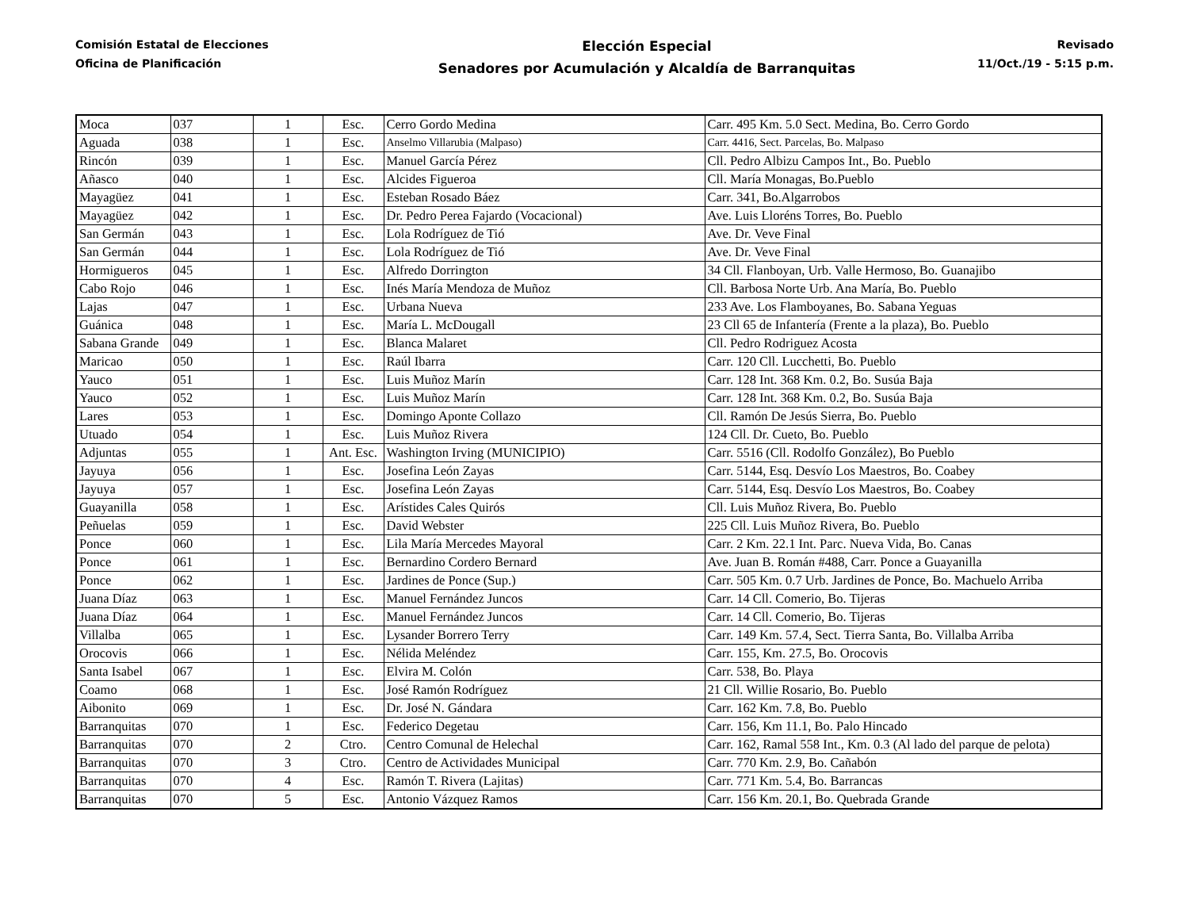Comisión Estatal de Elecciones
Oficina de Planificación
Elección Especial
Senadores por Acumulación y Alcaldía de Barranquitas
Revisado
11/Oct./19 - 5:15 p.m.
| Moca | 037 | 1 | Esc. | Cerro Gordo Medina | Carr. 495 Km. 5.0 Sect. Medina, Bo. Cerro Gordo |
| Aguada | 038 | 1 | Esc. | Anselmo Villarubia (Malpaso) | Carr. 4416, Sect. Parcelas, Bo. Malpaso |
| Rincón | 039 | 1 | Esc. | Manuel García Pérez | Cll. Pedro Albizu Campos Int., Bo. Pueblo |
| Añasco | 040 | 1 | Esc. | Alcides Figueroa | Cll. María Monagas, Bo.Pueblo |
| Mayagüez | 041 | 1 | Esc. | Esteban Rosado Báez | Carr. 341, Bo.Algarrobos |
| Mayagüez | 042 | 1 | Esc. | Dr. Pedro Perea Fajardo (Vocacional) | Ave. Luis Lloréns Torres, Bo. Pueblo |
| San Germán | 043 | 1 | Esc. | Lola Rodríguez de Tió | Ave. Dr. Veve Final |
| San Germán | 044 | 1 | Esc. | Lola Rodríguez de Tió | Ave. Dr. Veve Final |
| Hormigueros | 045 | 1 | Esc. | Alfredo Dorrington | 34 Cll. Flanboyan, Urb. Valle Hermoso, Bo. Guanajibo |
| Cabo Rojo | 046 | 1 | Esc. | Inés María Mendoza de Muñoz | Cll. Barbosa Norte Urb. Ana María, Bo. Pueblo |
| Lajas | 047 | 1 | Esc. | Urbana Nueva | 233 Ave. Los Flamboyanes, Bo. Sabana Yeguas |
| Guánica | 048 | 1 | Esc. | María L. McDougall | 23 Cll 65 de Infantería (Frente a la plaza), Bo. Pueblo |
| Sabana Grande | 049 | 1 | Esc. | Blanca Malaret | Cll. Pedro Rodriguez Acosta |
| Maricao | 050 | 1 | Esc. | Raúl Ibarra | Carr. 120 Cll. Lucchetti, Bo. Pueblo |
| Yauco | 051 | 1 | Esc. | Luis Muñoz Marín | Carr. 128 Int. 368 Km. 0.2, Bo. Susúa Baja |
| Yauco | 052 | 1 | Esc. | Luis Muñoz Marín | Carr. 128 Int. 368 Km. 0.2, Bo. Susúa Baja |
| Lares | 053 | 1 | Esc. | Domingo Aponte Collazo | Cll. Ramón De Jesús Sierra, Bo. Pueblo |
| Utuado | 054 | 1 | Esc. | Luis Muñoz Rivera | 124 Cll. Dr. Cueto, Bo. Pueblo |
| Adjuntas | 055 | 1 | Ant. Esc. | Washington Irving (MUNICIPIO) | Carr. 5516 (Cll. Rodolfo González), Bo Pueblo |
| Jayuya | 056 | 1 | Esc. | Josefina León Zayas | Carr. 5144, Esq. Desvío Los Maestros, Bo. Coabey |
| Jayuya | 057 | 1 | Esc. | Josefina León Zayas | Carr. 5144, Esq. Desvío Los Maestros, Bo. Coabey |
| Guayanilla | 058 | 1 | Esc. | Arístides Cales Quirós | Cll. Luis Muñoz Rivera, Bo. Pueblo |
| Peñuelas | 059 | 1 | Esc. | David Webster | 225 Cll. Luis Muñoz Rivera, Bo. Pueblo |
| Ponce | 060 | 1 | Esc. | Lila María Mercedes Mayoral | Carr. 2 Km. 22.1 Int. Parc. Nueva Vida, Bo. Canas |
| Ponce | 061 | 1 | Esc. | Bernardino Cordero Bernard | Ave. Juan B. Román #488, Carr. Ponce a Guayanilla |
| Ponce | 062 | 1 | Esc. | Jardines de Ponce (Sup.) | Carr. 505 Km. 0.7 Urb. Jardines de Ponce, Bo. Machuelo Arriba |
| Juana Díaz | 063 | 1 | Esc. | Manuel Fernández Juncos | Carr. 14 Cll. Comerio, Bo. Tijeras |
| Juana Díaz | 064 | 1 | Esc. | Manuel Fernández Juncos | Carr. 14 Cll. Comerio, Bo. Tijeras |
| Villalba | 065 | 1 | Esc. | Lysander Borrero Terry | Carr. 149 Km. 57.4, Sect. Tierra Santa, Bo. Villalba Arriba |
| Orocovis | 066 | 1 | Esc. | Nélida Meléndez | Carr. 155, Km. 27.5, Bo. Orocovis |
| Santa Isabel | 067 | 1 | Esc. | Elvira M. Colón | Carr. 538, Bo. Playa |
| Coamo | 068 | 1 | Esc. | José Ramón Rodríguez | 21 Cll. Willie Rosario, Bo. Pueblo |
| Aibonito | 069 | 1 | Esc. | Dr. José N. Gándara | Carr. 162 Km. 7.8, Bo. Pueblo |
| Barranquitas | 070 | 1 | Esc. | Federico Degetau | Carr. 156, Km 11.1, Bo. Palo Hincado |
| Barranquitas | 070 | 2 | Ctro. | Centro Comunal de Helechal | Carr. 162, Ramal 558 Int., Km. 0.3 (Al lado del parque de pelota) |
| Barranquitas | 070 | 3 | Ctro. | Centro de Actividades Municipal | Carr. 770 Km. 2.9, Bo. Cañabón |
| Barranquitas | 070 | 4 | Esc. | Ramón T. Rivera (Lajitas) | Carr. 771 Km. 5.4, Bo. Barrancas |
| Barranquitas | 070 | 5 | Esc. | Antonio Vázquez Ramos | Carr. 156 Km. 20.1, Bo. Quebrada Grande |